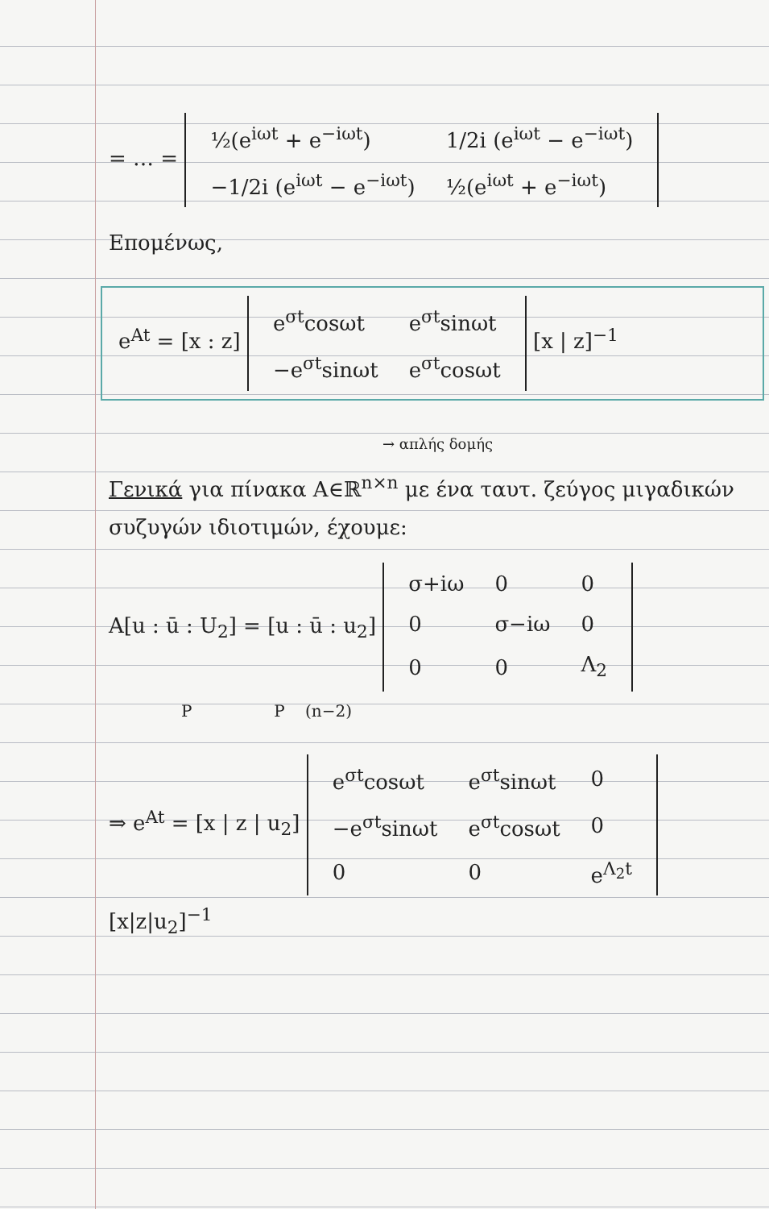= … =
| ½(e<sup>iωt</sup> + e<sup>−iωt</sup>) | 1/2i (e<sup>iωt</sup> − e<sup>−iωt</sup>) |
| −1/2i (e<sup>iωt</sup> − e<sup>−iωt</sup>) | ½(e<sup>iωt</sup> + e<sup>−iωt</sup>) |
Επομένως,
e<sup>At</sup> = [x : z]
| e<sup>σt</sup>cosωt | e<sup>σt</sup>sinωt |
| −e<sup>σt</sup>sinωt | e<sup>σt</sup>cosωt |
[x | z]<sup>−1</sup>
→ απλής δομής
Γενικά για πίνακα A∈ℝ<sup>n×n</sup> με ένα ταυτ. ζεύγος μιγαδικών συζυγών ιδιοτιμών, έχουμε:
A[u : ū : U<sub>2</sub>] = [u : ū : u<sub>2</sub>]
| σ+iω | 0 | 0 |
| 0 | σ−iω | 0 |
| 0 | 0 | Λ<sub>2</sub> |
P P (n−2)
⇒ e<sup>At</sup> = [x | z | u<sub>2</sub>]
| e<sup>σt</sup>cosωt | e<sup>σt</sup>sinωt | 0 |
| −e<sup>σt</sup>sinωt | e<sup>σt</sup>cosωt | 0 |
| 0 | 0 | e<sup>Λ<sub>2</sub>t</sup> |
[x|z|u<sub>2</sub>]<sup>−1</sup>